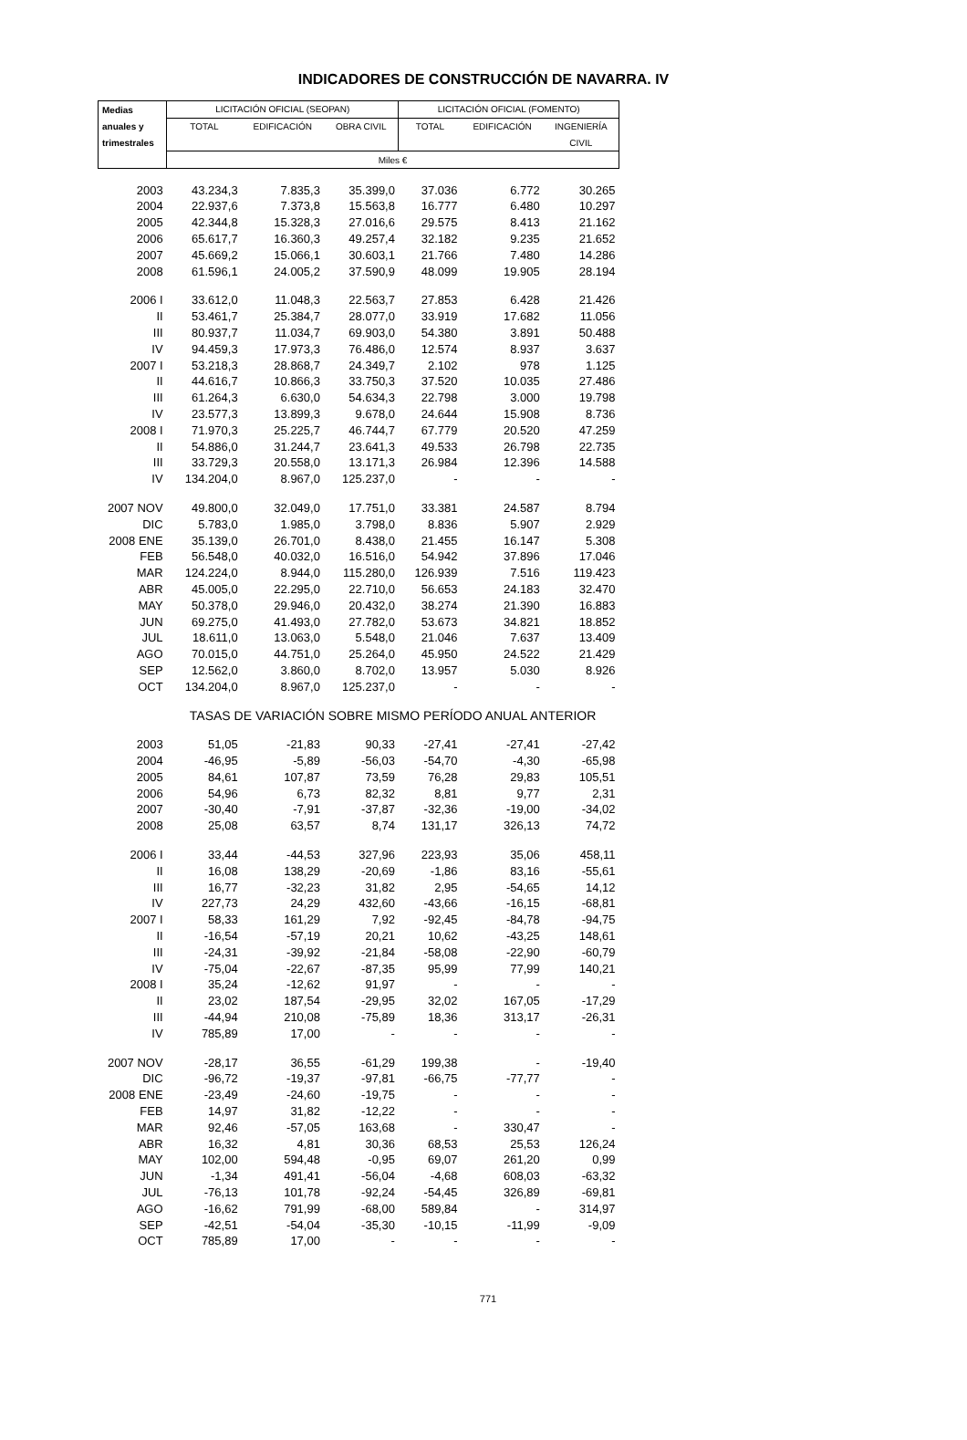INDICADORES DE CONSTRUCCIÓN DE NAVARRA. IV
| Medias | LICITACIÓN OFICIAL (SEOPAN) | | | LICITACIÓN OFICIAL (FOMENTO) | | |
| anuales y | TOTAL | EDIFICACIÓN | OBRA CIVIL | TOTAL | EDIFICACIÓN | INGENIERÍA |
| trimestrales | | | | | | CIVIL |
| | Miles € | | | | | |
| 2003 | 43.234,3 | 7.835,3 | 35.399,0 | 37.036 | 6.772 | 30.265 |
| 2004 | 22.937,6 | 7.373,8 | 15.563,8 | 16.777 | 6.480 | 10.297 |
| 2005 | 42.344,8 | 15.328,3 | 27.016,6 | 29.575 | 8.413 | 21.162 |
| 2006 | 65.617,7 | 16.360,3 | 49.257,4 | 32.182 | 9.235 | 21.652 |
| 2007 | 45.669,2 | 15.066,1 | 30.603,1 | 21.766 | 7.480 | 14.286 |
| 2008 | 61.596,1 | 24.005,2 | 37.590,9 | 48.099 | 19.905 | 28.194 |
| 2006 I | 33.612,0 | 11.048,3 | 22.563,7 | 27.853 | 6.428 | 21.426 |
| II | 53.461,7 | 25.384,7 | 28.077,0 | 33.919 | 17.682 | 11.056 |
| III | 80.937,7 | 11.034,7 | 69.903,0 | 54.380 | 3.891 | 50.488 |
| IV | 94.459,3 | 17.973,3 | 76.486,0 | 12.574 | 8.937 | 3.637 |
| 2007 I | 53.218,3 | 28.868,7 | 24.349,7 | 2.102 | 978 | 1.125 |
| II | 44.616,7 | 10.866,3 | 33.750,3 | 37.520 | 10.035 | 27.486 |
| III | 61.264,3 | 6.630,0 | 54.634,3 | 22.798 | 3.000 | 19.798 |
| IV | 23.577,3 | 13.899,3 | 9.678,0 | 24.644 | 15.908 | 8.736 |
| 2008 I | 71.970,3 | 25.225,7 | 46.744,7 | 67.779 | 20.520 | 47.259 |
| II | 54.886,0 | 31.244,7 | 23.641,3 | 49.533 | 26.798 | 22.735 |
| III | 33.729,3 | 20.558,0 | 13.171,3 | 26.984 | 12.396 | 14.588 |
| IV | 134.204,0 | 8.967,0 | 125.237,0 | - | - | - |
| 2007 NOV | 49.800,0 | 32.049,0 | 17.751,0 | 33.381 | 24.587 | 8.794 |
| DIC | 5.783,0 | 1.985,0 | 3.798,0 | 8.836 | 5.907 | 2.929 |
| 2008 ENE | 35.139,0 | 26.701,0 | 8.438,0 | 21.455 | 16.147 | 5.308 |
| FEB | 56.548,0 | 40.032,0 | 16.516,0 | 54.942 | 37.896 | 17.046 |
| MAR | 124.224,0 | 8.944,0 | 115.280,0 | 126.939 | 7.516 | 119.423 |
| ABR | 45.005,0 | 22.295,0 | 22.710,0 | 56.653 | 24.183 | 32.470 |
| MAY | 50.378,0 | 29.946,0 | 20.432,0 | 38.274 | 21.390 | 16.883 |
| JUN | 69.275,0 | 41.493,0 | 27.782,0 | 53.673 | 34.821 | 18.852 |
| JUL | 18.611,0 | 13.063,0 | 5.548,0 | 21.046 | 7.637 | 13.409 |
| AGO | 70.015,0 | 44.751,0 | 25.264,0 | 45.950 | 24.522 | 21.429 |
| SEP | 12.562,0 | 3.860,0 | 8.702,0 | 13.957 | 5.030 | 8.926 |
| OCT | 134.204,0 | 8.967,0 | 125.237,0 | - | - | - |
| | TASAS DE VARIACIÓN SOBRE MISMO PERÍODO ANUAL ANTERIOR | | | | | |
| 2003 | 51,05 | -21,83 | 90,33 | -27,41 | -27,41 | -27,42 |
| 2004 | -46,95 | -5,89 | -56,03 | -54,70 | -4,30 | -65,98 |
| 2005 | 84,61 | 107,87 | 73,59 | 76,28 | 29,83 | 105,51 |
| 2006 | 54,96 | 6,73 | 82,32 | 8,81 | 9,77 | 2,31 |
| 2007 | -30,40 | -7,91 | -37,87 | -32,36 | -19,00 | -34,02 |
| 2008 | 25,08 | 63,57 | 8,74 | 131,17 | 326,13 | 74,72 |
| 2006 I | 33,44 | -44,53 | 327,96 | 223,93 | 35,06 | 458,11 |
| II | 16,08 | 138,29 | -20,69 | -1,86 | 83,16 | -55,61 |
| III | 16,77 | -32,23 | 31,82 | 2,95 | -54,65 | 14,12 |
| IV | 227,73 | 24,29 | 432,60 | -43,66 | -16,15 | -68,81 |
| 2007 I | 58,33 | 161,29 | 7,92 | -92,45 | -84,78 | -94,75 |
| II | -16,54 | -57,19 | 20,21 | 10,62 | -43,25 | 148,61 |
| III | -24,31 | -39,92 | -21,84 | -58,08 | -22,90 | -60,79 |
| IV | -75,04 | -22,67 | -87,35 | 95,99 | 77,99 | 140,21 |
| 2008 I | 35,24 | -12,62 | 91,97 | - | - | - |
| II | 23,02 | 187,54 | -29,95 | 32,02 | 167,05 | -17,29 |
| III | -44,94 | 210,08 | -75,89 | 18,36 | 313,17 | -26,31 |
| IV | 785,89 | 17,00 | - | - | - | - |
| 2007 NOV | -28,17 | 36,55 | -61,29 | 199,38 | - | -19,40 |
| DIC | -96,72 | -19,37 | -97,81 | -66,75 | -77,77 | - |
| 2008 ENE | -23,49 | -24,60 | -19,75 | - | - | - |
| FEB | 14,97 | 31,82 | -12,22 | - | - | - |
| MAR | 92,46 | -57,05 | 163,68 | - | 330,47 | - |
| ABR | 16,32 | 4,81 | 30,36 | 68,53 | 25,53 | 126,24 |
| MAY | 102,00 | 594,48 | -0,95 | 69,07 | 261,20 | 0,99 |
| JUN | -1,34 | 491,41 | -56,04 | -4,68 | 608,03 | -63,32 |
| JUL | -76,13 | 101,78 | -92,24 | -54,45 | 326,89 | -69,81 |
| AGO | -16,62 | 791,99 | -68,00 | 589,84 | - | 314,97 |
| SEP | -42,51 | -54,04 | -35,30 | -10,15 | -11,99 | -9,09 |
| OCT | 785,89 | 17,00 | - | - | - | - |
771